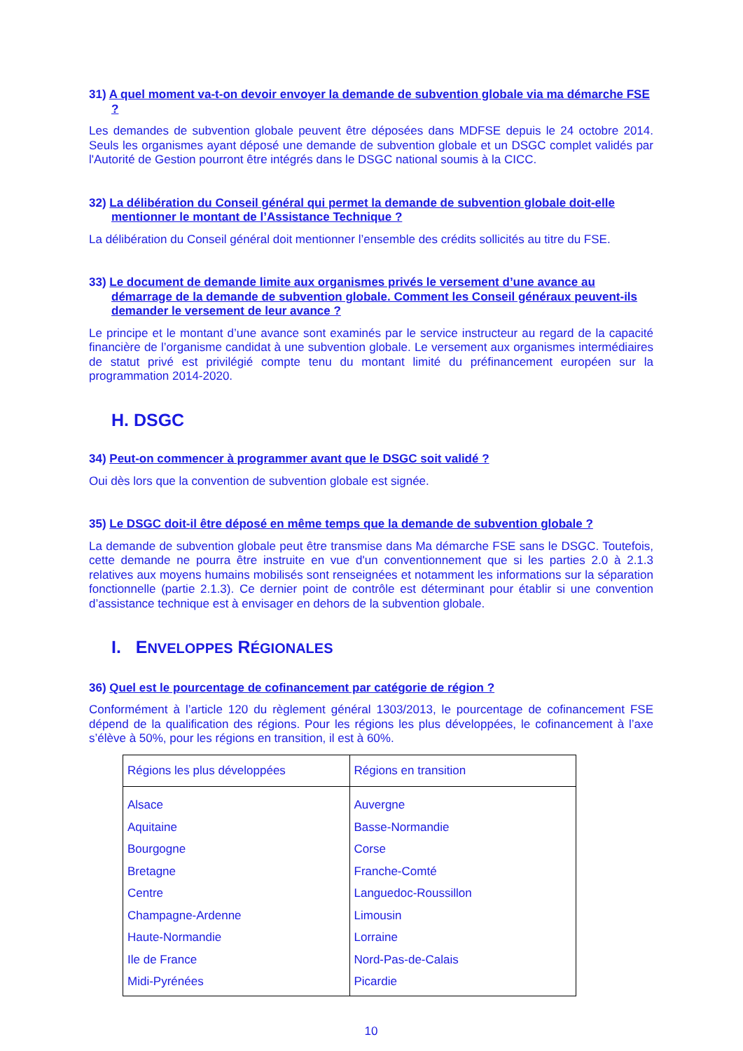31) A quel moment va-t-on devoir envoyer la demande de subvention globale via ma démarche FSE ?
Les demandes de subvention globale peuvent être déposées dans MDFSE depuis le 24 octobre 2014. Seuls les organismes ayant déposé une demande de subvention globale et un DSGC complet validés par l'Autorité de Gestion pourront être intégrés dans le DSGC national soumis à la CICC.
32) La délibération du Conseil général qui permet la demande de subvention globale doit-elle mentionner le montant de l’Assistance Technique ?
La délibération du Conseil général doit mentionner l’ensemble des crédits sollicités au titre du FSE.
33) Le document de demande limite aux organismes privés le versement d’une avance au démarrage de la demande de subvention globale. Comment les Conseil généraux peuvent-ils demander le versement de leur avance ?
Le principe et le montant d’une avance sont examinés par le service instructeur au regard de la capacité financière de l’organisme candidat à une subvention globale. Le versement aux organismes intermédiaires de statut privé est privilégié compte tenu du montant limité du préfinancement européen sur la programmation 2014-2020.
H. DSGC
34) Peut-on commencer à programmer avant que le DSGC soit validé ?
Oui dès lors que la convention de subvention globale est signée.
35) Le DSGC doit-il être déposé en même temps que la demande de subvention globale ?
La demande de subvention globale peut être transmise dans Ma démarche FSE sans le DSGC. Toutefois, cette demande ne pourra être instruite en vue d'un conventionnement que si les parties 2.0 à 2.1.3 relatives aux moyens humains mobilisés sont renseignées et notamment les informations sur la séparation fonctionnelle (partie 2.1.3). Ce dernier point de contrôle est déterminant pour établir si une convention d’assistance technique est à envisager en dehors de la subvention globale.
I. ENVELOPPES RÉGIONALES
36) Quel est le pourcentage de cofinancement par catégorie de région ?
Conformément à l’article 120 du règlement général 1303/2013, le pourcentage de cofinancement FSE dépend de la qualification des régions. Pour les régions les plus développées, le cofinancement à l’axe s’élève à 50%, pour les régions en transition, il est à 60%.
| Régions les plus développées | Régions en transition |
| Alsace Aquitaine Bourgogne Bretagne Centre Champagne-Ardenne Haute-Normandie Ile de France Midi-Pyrénées | Auvergne Basse-Normandie Corse Franche-Comté Languedoc-Roussillon Limousin Lorraine Nord-Pas-de-Calais Picardie |
10